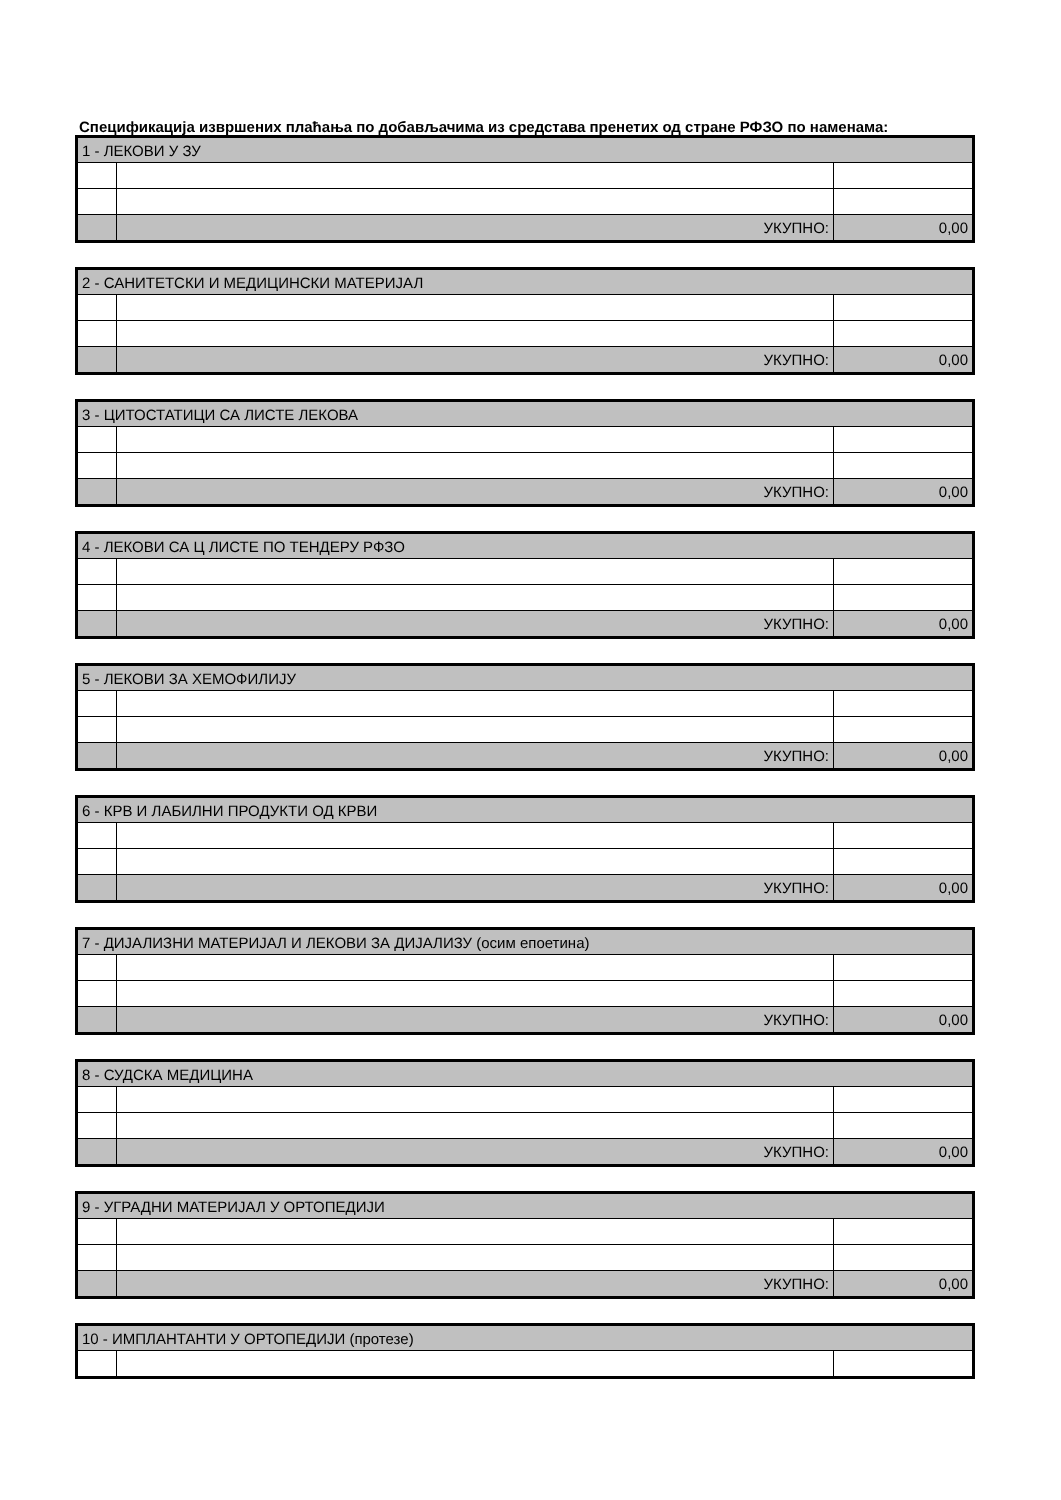Спецификација извршених плаћања по добављачима из средстава пренетих од стране РФЗО по наменама:
| 1 - ЛЕКОВИ У ЗУ | | |
| | УКУПНО: | 0,00 |
| 2 - САНИТЕТСКИ И МЕДИЦИНСКИ МАТЕРИЈАЛ | | |
| | УКУПНО: | 0,00 |
| 3 - ЦИТОСТАТИЦИ СА ЛИСТЕ ЛЕКОВА | | |
| | УКУПНО: | 0,00 |
| 4 - ЛЕКОВИ СА Ц ЛИСТЕ ПО ТЕНДЕРУ РФЗО | | |
| | УКУПНО: | 0,00 |
| 5 - ЛЕКОВИ ЗА ХЕМОФИЛИЈУ | | |
| | УКУПНО: | 0,00 |
| 6 - КРВ И ЛАБИЛНИ ПРОДУКТИ ОД КРВИ | | |
| | УКУПНО: | 0,00 |
| 7 - ДИЈАЛИЗНИ МАТЕРИЈАЛ И ЛЕКОВИ ЗА ДИЈАЛИЗУ (осим епоетина) | | |
| | УКУПНО: | 0,00 |
| 8 - СУДСКА МЕДИЦИНА | | |
| | УКУПНО: | 0,00 |
| 9 - УГРАДНИ МАТЕРИЈАЛ У ОРТОПЕДИЈИ | | |
| | УКУПНО: | 0,00 |
| 10 - ИМПЛАНТАНТИ У ОРТОПЕДИЈИ (протезе) | | |